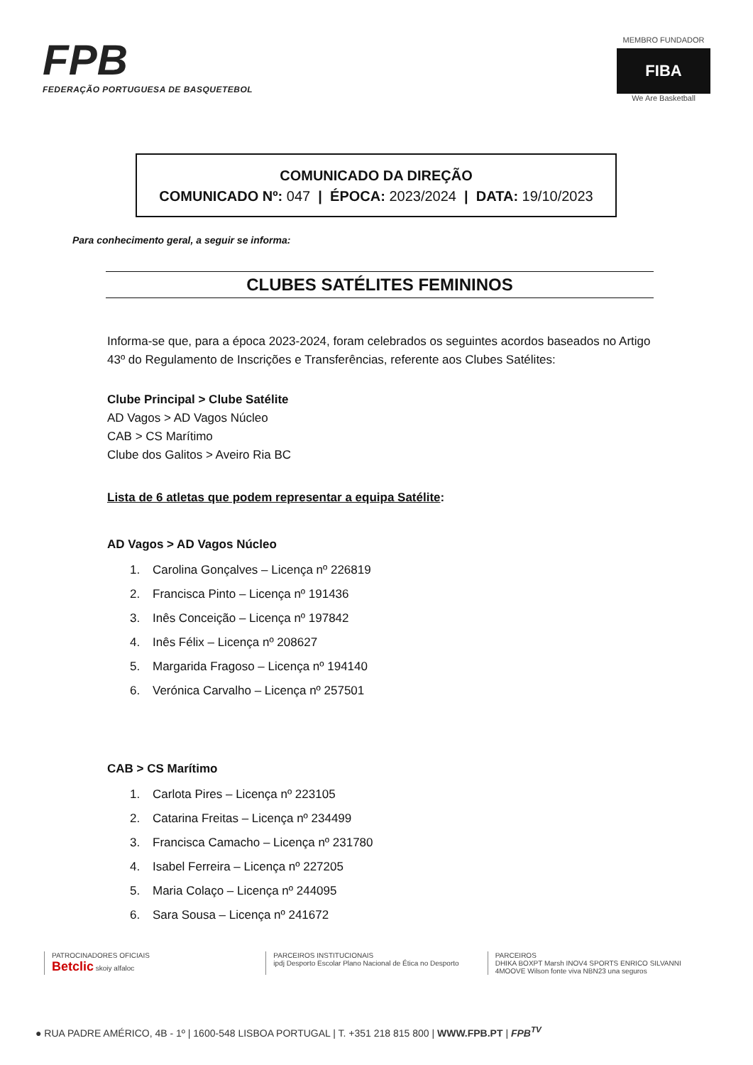FPB
FEDERAÇÃO PORTUGUESA DE BASQUETEBOL
MEMBRO FUNDADOR
FIBA
We Are Basketball
COMUNICADO DA DIREÇÃO
COMUNICADO Nº: 047 | ÉPOCA: 2023/2024 | DATA: 19/10/2023
Para conhecimento geral, a seguir se informa:
CLUBES SATÉLITES FEMININOS
Informa-se que, para a época 2023-2024, foram celebrados os seguintes acordos baseados no Artigo 43º do Regulamento de Inscrições e Transferências, referente aos Clubes Satélites:
Clube Principal > Clube Satélite
AD Vagos > AD Vagos Núcleo
CAB > CS Marítimo
Clube dos Galitos > Aveiro Ria BC
Lista de 6 atletas que podem representar a equipa Satélite:
AD Vagos > AD Vagos Núcleo
1. Carolina Gonçalves – Licença nº 226819
2. Francisca Pinto – Licença nº 191436
3. Inês Conceição – Licença nº 197842
4. Inês Félix – Licença nº 208627
5. Margarida Fragoso – Licença nº 194140
6. Verónica Carvalho – Licença nº 257501
CAB > CS Marítimo
1. Carlota Pires – Licença nº 223105
2. Catarina Freitas – Licença nº 234499
3. Francisca Camacho – Licença nº 231780
4. Isabel Ferreira – Licença nº 227205
5. Maria Colaço – Licença nº 244095
6. Sara Sousa – Licença nº 241672
PATROCINADORES OFICIAIS
Betclic skoiy alfaloc
PARCEIROS INSTITUCIONAIS
ipdj Desporto Escolar Plano Nacional de Ética no Desporto
PARCEIROS
DHIKA BOXPT Marsh INOV4 SPORTS ENRICO SILVANNI 4MOOVE Wilson fonte viva NBN23 una seguros
● RUA PADRE AMÉRICO, 4B - 1º | 1600-548 LISBOA PORTUGAL | T. +351 218 815 800 | WWW.FPB.PT | FPB<sup>TV</sup>